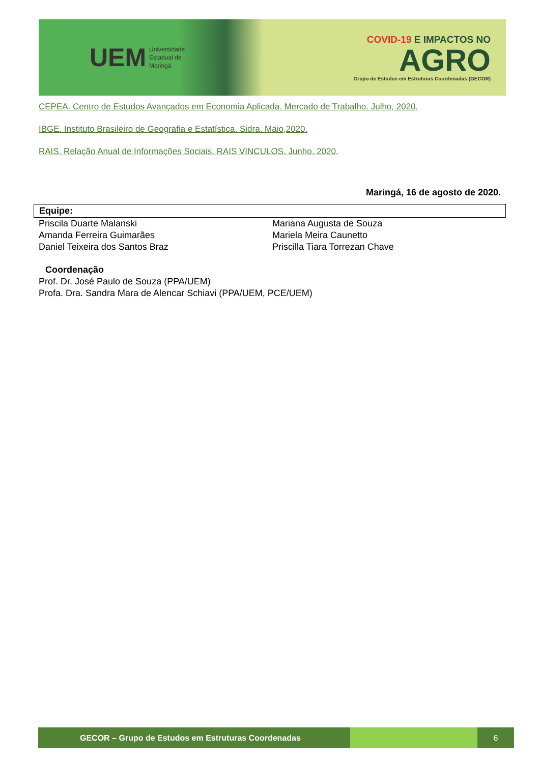UEM Universidade
Estadual de
Maringá
COVID-19 E IMPACTOS NO
AGRO
Grupo de Estudos em Estruturas Coordenadas (GECOR)
CEPEA. Centro de Estudos Avançados em Economia Aplicada. Mercado de Trabalho. Julho, 2020.
IBGE. Instituto Brasileiro de Geografia e Estatística. Sidra. Maio,2020.
RAIS. Relação Anual de Informações Sociais. RAIS VINCULOS. Junho, 2020.
Maringá, 16 de agosto de 2020.
Equipe:
Priscila Duarte Malanski
Amanda Ferreira Guimarães
Daniel Teixeira dos Santos Braz
Mariana Augusta de Souza
Mariela Meira Caunetto
Priscilla Tiara Torrezan Chave
Coordenação
Prof. Dr. José Paulo de Souza (PPA/UEM)
Profa. Dra. Sandra Mara de Alencar Schiavi (PPA/UEM, PCE/UEM)
GECOR – Grupo de Estudos em Estruturas Coordenadas 6